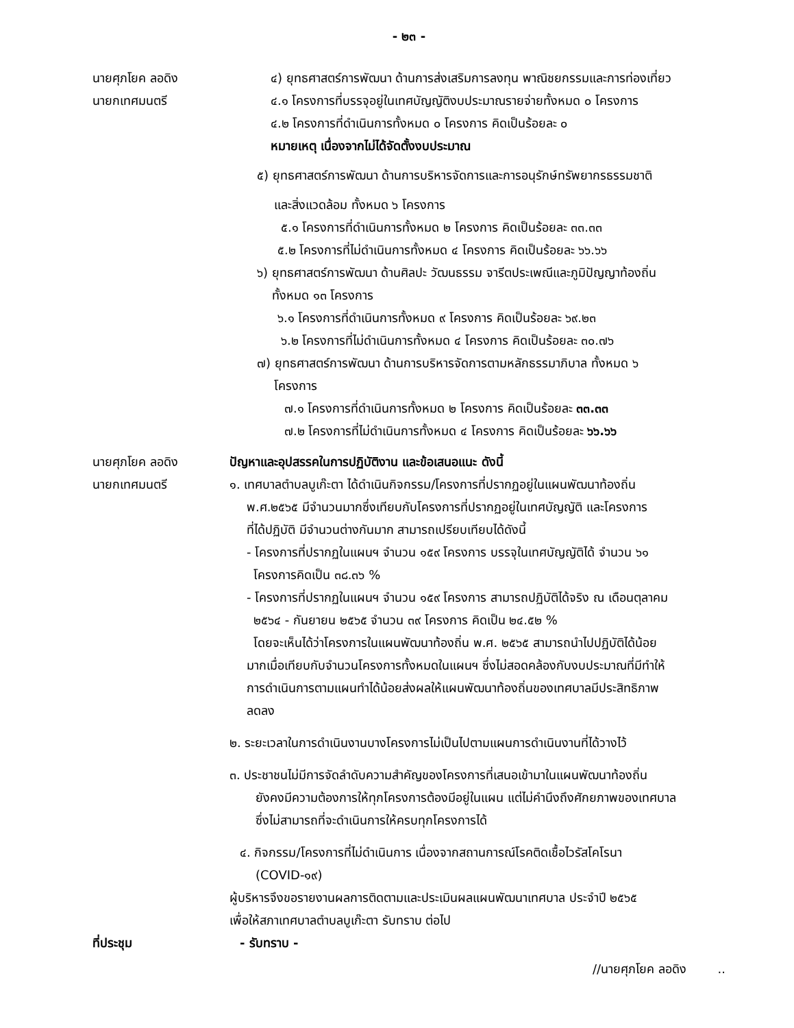- ๒๓ -
นายศุภโยค ลอดิง
นายกเทศมนตรี
๔) ยุทธศาสตร์การพัฒนา ด้านการส่งเสริมการลงทุน พาณิชยกรรมและการท่องเที่ยว
๔.๑ โครงการที่บรรจุอยู่ในเทศบัญญัติงบประมาณรายจ่ายทั้งหมด ๐ โครงการ
๔.๒ โครงการที่ดำเนินการทั้งหมด ๐ โครงการ คิดเป็นร้อยละ ๐
หมายเหตุ เนื่องจากไม่ได้จัดตั้งงบประมาณ
๕) ยุทธศาสตร์การพัฒนา ด้านการบริหารจัดการและการอนุรักษ์ทรัพยากรธรรมชาติ
และสิ่งแวดล้อม ทั้งหมด ๖ โครงการ
๕.๑ โครงการที่ดำเนินการทั้งหมด ๒ โครงการ คิดเป็นร้อยละ ๓๓.๓๓
๕.๒ โครงการที่ไม่ดำเนินการทั้งหมด ๔ โครงการ คิดเป็นร้อยละ ๖๖.๖๖
๖) ยุทธศาสตร์การพัฒนา ด้านศิลปะ วัฒนธรรม จารีตประเพณีและภูมิปัญญาท้องถิ่น
ทั้งหมด ๑๓ โครงการ
๖.๑ โครงการที่ดำเนินการทั้งหมด ๙ โครงการ คิดเป็นร้อยละ ๖๙.๒๓
๖.๒ โครงการที่ไม่ดำเนินการทั้งหมด ๔ โครงการ คิดเป็นร้อยละ ๓๐.๗๖
๗) ยุทธศาสตร์การพัฒนา ด้านการบริหารจัดการตามหลักธรรมาภิบาล ทั้งหมด ๖
โครงการ
๗.๑ โครงการที่ดำเนินการทั้งหมด ๒ โครงการ คิดเป็นร้อยละ ๓๓.๓๓
๗.๒ โครงการที่ไม่ดำเนินการทั้งหมด ๔ โครงการ คิดเป็นร้อยละ ๖๖.๖๖
นายศุภโยค ลอดิง
นายกเทศมนตรี
ปัญหาและอุปสรรคในการปฏิบัติงาน และข้อเสนอแนะ ดังนี้
๑. เทศบาลตำบลบูเก๊ะตา ได้ดำเนินกิจกรรม/โครงการที่ปรากฏอยู่ในแผนพัฒนาท้องถิ่น
พ.ศ.๒๕๖๕ มีจำนวนมากซึ่งเทียบกับโครงการที่ปรากฏอยู่ในเทศบัญญัติ และโครงการ
ที่ได้ปฏิบัติ มีจำนวนต่างกันมาก สามารถเปรียบเทียบได้ดังนี้
- โครงการที่ปรากฏในแผนฯ จำนวน ๑๕๙ โครงการ บรรจุในเทศบัญญัติได้ จำนวน ๖๑
โครงการคิดเป็น ๓๘.๓๖ %
- โครงการที่ปรากฏในแผนฯ จำนวน ๑๕๙ โครงการ สามารถปฏิบัติได้จริง ณ เดือนตุลาคม
๒๕๖๔ - กันยายน ๒๕๖๕ จำนวน ๓๙ โครงการ คิดเป็น ๒๔.๕๒ %
โดยจะเห็นได้ว่าโครงการในแผนพัฒนาท้องถิ่น พ.ศ. ๒๕๖๕ สามารถนำไปปฏิบัติได้น้อย
มากเมื่อเทียบกับจำนวนโครงการทั้งหมดในแผนฯ ซึ่งไม่สอดคล้องกับงบประมาณที่มีทำให้
การดำเนินการตามแผนทำได้น้อยส่งผลให้แผนพัฒนาท้องถิ่นของเทศบาลมีประสิทธิภาพ
ลดลง
๒. ระยะเวลาในการดำเนินงานบางโครงการไม่เป็นไปตามแผนการดำเนินงานที่ได้วางไว้
๓. ประชาชนไม่มีการจัดลำดับความสำคัญของโครงการที่เสนอเข้ามาในแผนพัฒนาท้องถิ่น
ยังคงมีความต้องการให้ทุกโครงการต้องมีอยู่ในแผน แต่ไม่คำนึงถึงศักยภาพของเทศบาล
ซึ่งไม่สามารถที่จะดำเนินการให้ครบทุกโครงการได้
๔. กิจกรรม/โครงการที่ไม่ดำเนินการ เนื่องจากสถานการณ์โรคติดเชื้อไวรัสโคโรนา
(COVID-๑๙)
ผู้บริหารจึงขอรายงานผลการติดตามและประเมินผลแผนพัฒนาเทศบาล ประจำปี ๒๕๖๕
เพื่อให้สภาเทศบาลตำบลบูเก๊ะตา รับทราบ ต่อไป
ที่ประชุม - รับทราบ -
//นายศุภโยค ลอดิง ..